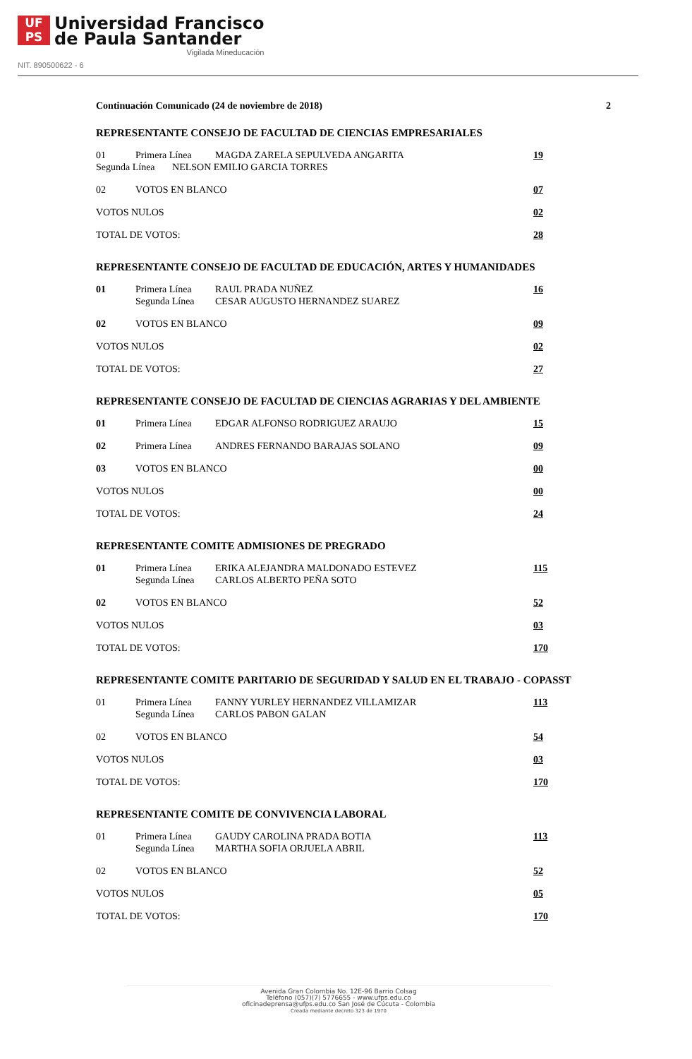UF
PS
Universidad Francisco
de Paula Santander
Vigilada Mineducación
NIT. 890500622 - 6
Continuación Comunicado (24 de noviembre de 2018) 2
REPRESENTANTE CONSEJO DE FACULTAD DE CIENCIAS EMPRESARIALES
| 01 | Primera Línea | MAGDA ZARELA SEPULVEDA ANGARITA | 19 |
| Segunda Línea NELSON EMILIO GARCIA TORRES | | | |
| 02 | VOTOS EN BLANCO | | 07 |
| VOTOS NULOS | | | 02 |
| TOTAL DE VOTOS: | | | 28 |
REPRESENTANTE CONSEJO DE FACULTAD DE EDUCACIÓN, ARTES Y HUMANIDADES
| 01 | Primera Línea | RAUL PRADA NUÑEZ | 16 |
| | Segunda Línea | CESAR AUGUSTO HERNANDEZ SUAREZ | |
| 02 | VOTOS EN BLANCO | | 09 |
| VOTOS NULOS | | | 02 |
| TOTAL DE VOTOS: | | | 27 |
REPRESENTANTE CONSEJO DE FACULTAD DE CIENCIAS AGRARIAS Y DEL AMBIENTE
| 01 | Primera Línea | EDGAR ALFONSO RODRIGUEZ ARAUJO | 15 |
| 02 | Primera Línea | ANDRES FERNANDO BARAJAS SOLANO | 09 |
| 03 | VOTOS EN BLANCO | | 00 |
| VOTOS NULOS | | | 00 |
| TOTAL DE VOTOS: | | | 24 |
REPRESENTANTE COMITE ADMISIONES DE PREGRADO
| 01 | Primera Línea | ERIKA ALEJANDRA MALDONADO ESTEVEZ | 115 |
| | Segunda Línea | CARLOS ALBERTO PEÑA SOTO | |
| 02 | VOTOS EN BLANCO | | 52 |
| VOTOS NULOS | | | 03 |
| TOTAL DE VOTOS: | | | 170 |
REPRESENTANTE COMITE PARITARIO DE SEGURIDAD Y SALUD EN EL TRABAJO - COPASST
| 01 | Primera Línea | FANNY YURLEY HERNANDEZ VILLAMIZAR | 113 |
| | Segunda Línea | CARLOS PABON GALAN | |
| 02 | VOTOS EN BLANCO | | 54 |
| VOTOS NULOS | | | 03 |
| TOTAL DE VOTOS: | | | 170 |
REPRESENTANTE COMITE DE CONVIVENCIA LABORAL
| 01 | Primera Línea | GAUDY CAROLINA PRADA BOTIA | 113 |
| | Segunda Línea | MARTHA SOFIA ORJUELA ABRIL | |
| 02 | VOTOS EN BLANCO | | 52 |
| VOTOS NULOS | | | 05 |
| TOTAL DE VOTOS: | | | 170 |
Avenida Gran Colombia No. 12E-96 Barrio Colsag
Teléfono (057)(7) 5776655 - www.ufps.edu.co
oficinadeprensa@ufps.edu.co San José de Cúcuta - Colombia
Creada mediante decreto 323 de 1970